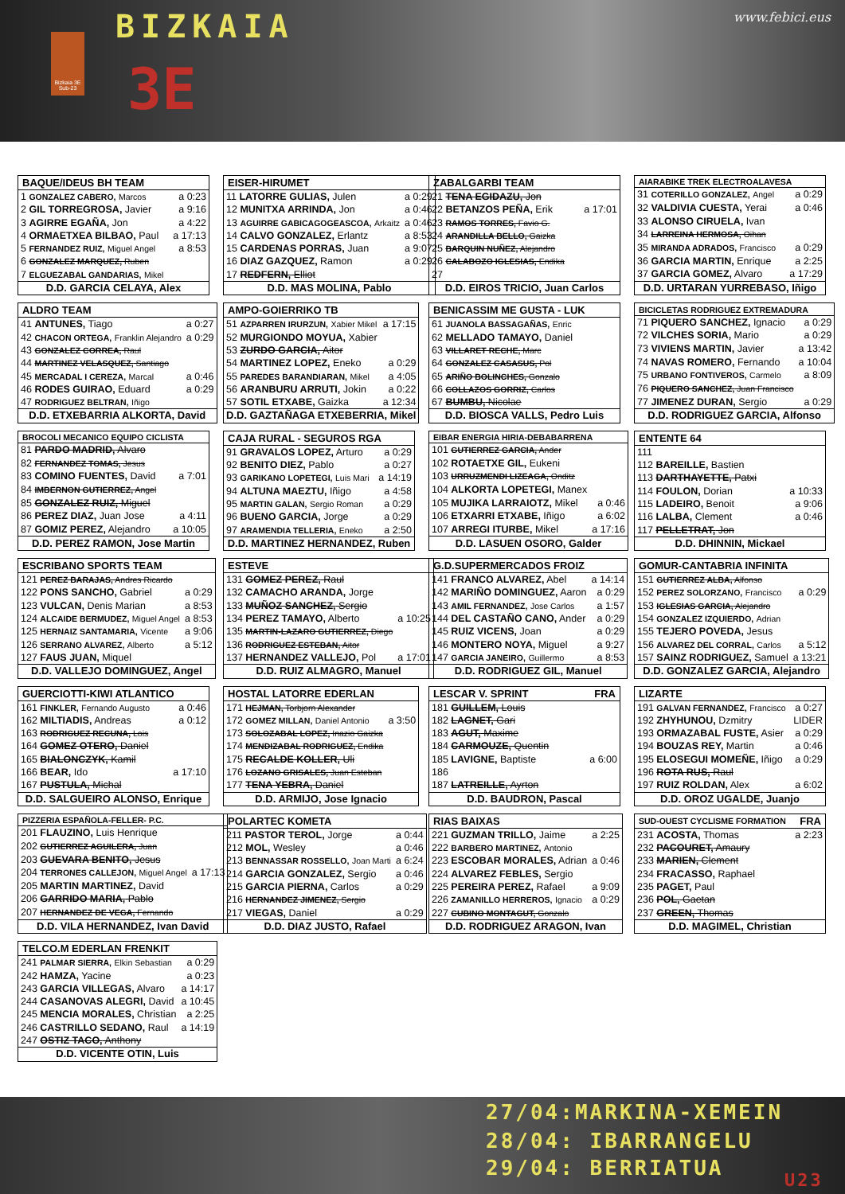Bizkaia 3E Sub-23
BIZKAIA
3E
www.febici.eus
| BAQUE/IDEUS BH TEAM | |
| --- | --- |
| 1 GONZALEZ CABERO, Marcos | a 0:23 |
| 2 GIL TORREGROSA, Javier | a 9:16 |
| 3 AGIRRE EGAÑA, Jon | a 4:22 |
| 4 ORMAETXEA BILBAO, Paul | a 17:13 |
| 5 FERNANDEZ RUIZ, Miguel Angel | a 8:53 |
| 6 GONZALEZ MARQUEZ, Ruben | |
| 7 ELGUEZABAL GANDARIAS, Mikel | |
| D.D. GARCIA CELAYA, Alex | |
| EISER-HIRUMET | |
| --- | --- |
| 11 LATORRE GULIAS, Julen | a 0:29 |
| 12 MUNITXA ARRINDA, Jon | a 0:46 |
| 13 AGUIRRE GABICAGOGEASCOA, Arkaitz | a 0:46 |
| 14 CALVO GONZALEZ, Erlantz | a 8:53 |
| 15 CARDENAS PORRAS, Juan | a 9:07 |
| 16 DIAZ GAZQUEZ, Ramon | a 0:29 |
| 17 REDFERN, Elliot | |
| D.D. MAS MOLINA, Pablo | |
| ZABALGARBI TEAM | |
| --- | --- |
| 21 TENA EGIDAZU, Jon | |
| 22 BETANZOS PEÑA, Erik | a 17:01 |
| 23 RAMOS TORRES, Favio G. | |
| 24 ARANDILLA BELLO, Gaizka | |
| 25 BARQUIN NUÑEZ, Alejandro | |
| 26 CALABOZO IGLESIAS, Endika | |
| 27 | |
| D.D. EIROS TRICIO, Juan Carlos | |
| AIARABIKE TREK ELECTROALAVESA | |
| --- | --- |
| 31 COTERILLO GONZALEZ, Angel | a 0:29 |
| 32 VALDIVIA CUESTA, Yerai | a 0:46 |
| 33 ALONSO CIRUELA, Ivan | |
| 34 LARREINA HERMOSA, Oihan | |
| 35 MIRANDA ADRADOS, Francisco | a 0:29 |
| 36 GARCIA MARTIN, Enrique | a 2:25 |
| 37 GARCIA GOMEZ, Alvaro | a 17:29 |
| D.D. URTARAN YURREBASO, Iñigo | |
| ALDRO TEAM | |
| --- | --- |
| 41 ANTUNES, Tiago | a 0:27 |
| 42 CHACON ORTEGA, Franklin Alejandro | a 0:29 |
| 43 GONZALEZ CORREA, Raul | |
| 44 MARTINEZ VELASQUEZ, Santiago | |
| 45 MERCADAL I CEREZA, Marcal | a 0:46 |
| 46 RODES GUIRAO, Eduard | a 0:29 |
| 47 RODRIGUEZ BELTRAN, Iñigo | |
| D.D. ETXEBARRIA ALKORTA, David | |
| AMPO-GOIERRIKO TB | |
| --- | --- |
| 51 AZPARREN IRURZUN, Xabier Mikel | a 17:15 |
| 52 MURGIONDO MOYUA, Xabier | |
| 53 ZURDO GARCIA, Aitor | |
| 54 MARTINEZ LOPEZ, Eneko | a 0:29 |
| 55 PAREDES BARANDIARAN, Mikel | a 4:05 |
| 56 ARANBURU ARRUTI, Jokin | a 0:22 |
| 57 SOTIL ETXABE, Gaizka | a 12:34 |
| D.D. GAZTAÑAGA ETXEBERRIA, Mikel | |
| BENICASSIM ME GUSTA - LUK | |
| --- | --- |
| 61 JUANOLA BASSAGAÑAS, Enric | |
| 62 MELLADO TAMAYO, Daniel | |
| 63 VILLARET RECHE, Marc | |
| 64 GONZALEZ CASASUS, Pol | |
| 65 ARIÑO BOLINCHES, Gonzalo | |
| 66 COLLAZOS GORRIZ, Carlos | |
| 67 BUMBU, Nicolae | |
| D.D. BIOSCA VALLS, Pedro Luis | |
| BICICLETAS RODRIGUEZ EXTREMADURA | |
| --- | --- |
| 71 PIQUERO SANCHEZ, Ignacio | a 0:29 |
| 72 VILCHES SORIA, Mario | a 0:29 |
| 73 VIVIENS MARTIN, Javier | a 13:42 |
| 74 NAVAS ROMERO, Fernando | a 10:04 |
| 75 URBANO FONTIVEROS, Carmelo | a 8:09 |
| 76 PIQUERO SANCHEZ, Juan Francisco | |
| 77 JIMENEZ DURAN, Sergio | a 0:29 |
| D.D. RODRIGUEZ GARCIA, Alfonso | |
| BROCOLI MECANICO EQUIPO CICLISTA | |
| --- | --- |
| 81 PARDO MADRID, Alvaro | |
| 82 FERNANDEZ TOMAS, Jesus | |
| 83 COMINO FUENTES, David | a 7:01 |
| 84 IMBERNON GUTIERREZ, Angel | |
| 85 GONZALEZ RUIZ, Miguel | |
| 86 PEREZ DIAZ, Juan Jose | a 4:11 |
| 87 GOMIZ PEREZ, Alejandro | a 10:05 |
| D.D. PEREZ RAMON, Jose Martin | |
| CAJA RURAL - SEGUROS RGA | |
| --- | --- |
| 91 GRAVALOS LOPEZ, Arturo | a 0:29 |
| 92 BENITO DIEZ, Pablo | a 0:27 |
| 93 GARIKANO LOPETEGI, Luis Mari | a 14:19 |
| 94 ALTUNA MAEZTU, Iñigo | a 4:58 |
| 95 MARTIN GALAN, Sergio Roman | a 0:29 |
| 96 BUENO GARCIA, Jorge | a 0:29 |
| 97 ARAMENDIA TELLERIA, Eneko | a 2:50 |
| D.D. MARTINEZ HERNANDEZ, Ruben | |
| EIBAR ENERGIA HIRIA-DEBABARRENA | |
| --- | --- |
| 101 GUTIERREZ GARCIA, Ander | |
| 102 ROTAETXE GIL, Eukeni | |
| 103 URRUZMENDI LIZEAGA, Onditz | |
| 104 ALKORTA LOPETEGI, Manex | |
| 105 MUJIKA LARRAIOTZ, Mikel | a 0:46 |
| 106 ETXARRI ETXABE, Iñigo | a 6:02 |
| 107 ARREGI ITURBE, Mikel | a 17:16 |
| D.D. LASUEN OSORO, Galder | |
| ENTENTE 64 | |
| --- | --- |
| 111 | |
| 112 BAREILLE, Bastien | |
| 113 DARTHAYETTE, Patxi | |
| 114 FOULON, Dorian | a 10:33 |
| 115 LADEIRO, Benoit | a 9:06 |
| 116 LALBA, Clement | a 0:46 |
| 117 PELLETRAT, Jon | |
| D.D. DHINNIN, Mickael | |
| ESCRIBANO SPORTS TEAM | |
| --- | --- |
| 121 PEREZ BARAJAS, Andres Ricardo | |
| 122 PONS SANCHO, Gabriel | a 0:29 |
| 123 VULCAN, Denis Marian | a 8:53 |
| 124 ALCAIDE BERMUDEZ, Miguel Angel | a 8:53 |
| 125 HERNAIZ SANTAMARIA, Vicente | a 9:06 |
| 126 SERRANO ALVAREZ, Alberto | a 5:12 |
| 127 FAUS JUAN, Miquel | |
| D.D. VALLEJO DOMINGUEZ, Angel | |
| ESTEVE | |
| --- | --- |
| 131 GOMEZ PEREZ, Raul | |
| 132 CAMACHO ARANDA, Jorge | |
| 133 MUÑOZ SANCHEZ, Sergio | |
| 134 PEREZ TAMAYO, Alberto | a 10:25 |
| 135 MARTIN-LAZARO GUTIERREZ, Diego | |
| 136 RODRIGUEZ ESTEBAN, Aitor | |
| 137 HERNANDEZ VALLEJO, Pol | a 17:01 |
| D.D. RUIZ ALMAGRO, Manuel | |
| G.D.SUPERMERCADOS FROIZ | |
| --- | --- |
| 141 FRANCO ALVAREZ, Abel | a 14:14 |
| 142 MARIÑO DOMINGUEZ, Aaron | a 0:29 |
| 143 AMIL FERNANDEZ, Jose Carlos | a 1:57 |
| 144 DEL CASTAÑO CANO, Ander | a 0:29 |
| 145 RUIZ VICENS, Joan | a 0:29 |
| 146 MONTERO NOYA, Miguel | a 9:27 |
| 147 GARCIA JANEIRO, Guillermo | a 8:53 |
| D.D. RODRIGUEZ GIL, Manuel | |
| GOMUR-CANTABRIA INFINITA | |
| --- | --- |
| 151 GUTIERREZ ALBA, Alfonso | |
| 152 PEREZ SOLORZANO, Francisco | a 0:29 |
| 153 IGLESIAS GARCIA, Alejandro | |
| 154 GONZALEZ IZQUIERDO, Adrian | |
| 155 TEJERO POVEDA, Jesus | |
| 156 ALVAREZ DEL CORRAL, Carlos | a 5:12 |
| 157 SAINZ RODRIGUEZ, Samuel | a 13:21 |
| D.D. GONZALEZ GARCIA, Alejandro | |
| GUERCIOTTI-KIWI ATLANTICO | |
| --- | --- |
| 161 FINKLER, Fernando Augusto | a 0:46 |
| 162 MILTIADIS, Andreas | a 0:12 |
| 163 RODRIGUEZ RECUNA, Lois | |
| 164 GOMEZ OTERO, Daniel | |
| 165 BIALONCZYK, Kamil | |
| 166 BEAR, Ido | a 17:10 |
| 167 PUSTULA, Michal | |
| D.D. SALGUEIRO ALONSO, Enrique | |
| HOSTAL LATORRE EDERLAN | |
| --- | --- |
| 171 HEJMAN, Torbjorn Alexander | |
| 172 GOMEZ MILLAN, Daniel Antonio | a 3:50 |
| 173 SOLOZABAL LOPEZ, Inazio Gaizka | |
| 174 MENDIZABAL RODRIGUEZ, Endika | |
| 175 RECALDE KOLLER, Uli | |
| 176 LOZANO GRISALES, Juan Esteban | |
| 177 TENA YEBRA, Daniel | |
| D.D. ARMIJO, Jose Ignacio | |
| LESCAR V. SPRINT | FRA |
| --- | --- |
| 181 GUILLEM, Louis | |
| 182 LAGNET, Gari | |
| 183 AGUT, Maxime | |
| 184 CARMOUZE, Quentin | |
| 185 LAVIGNE, Baptiste | a 6:00 |
| 186 | |
| 187 LATREILLE, Ayrton | |
| D.D. BAUDRON, Pascal | |
| LIZARTE | |
| --- | --- |
| 191 GALVAN FERNANDEZ, Francisco | a 0:27 |
| 192 ZHYHUNOU, Dzmitry | LIDER |
| 193 ORMAZABAL FUSTE, Asier | a 0:29 |
| 194 BOUZAS REY, Martin | a 0:46 |
| 195 ELOSEGUI MOMEÑE, Iñigo | a 0:29 |
| 196 ROTA RUS, Raul | |
| 197 RUIZ ROLDAN, Alex | a 6:02 |
| D.D. OROZ UGALDE, Juanjo | |
| PIZZERIA ESPAÑOLA-FELLER- P.C. | |
| --- | --- |
| 201 FLAUZINO, Luis Henrique | |
| 202 GUTIERREZ AGUILERA, Juan | |
| 203 GUEVARA BENITO, Jesus | |
| 204 TERRONES CALLEJON, Miguel Angel | a 17:13 |
| 205 MARTIN MARTINEZ, David | |
| 206 GARRIDO MARIA, Pablo | |
| 207 HERNANDEZ DE VEGA, Fernando | |
| D.D. VILA HERNANDEZ, Ivan David | |
| POLARTEC KOMETA | |
| --- | --- |
| 211 PASTOR TEROL, Jorge | a 0:44 |
| 212 MOL, Wesley | a 0:46 |
| 213 BENNASSAR ROSSELLO, Joan Marti | a 6:24 |
| 214 GARCIA GONZALEZ, Sergio | a 0:46 |
| 215 GARCIA PIERNA, Carlos | a 0:29 |
| 216 HERNANDEZ JIMENEZ, Sergio | |
| 217 VIEGAS, Daniel | a 0:29 |
| D.D. DIAZ JUSTO, Rafael | |
| RIAS BAIXAS | |
| --- | --- |
| 221 GUZMAN TRILLO, Jaime | a 2:25 |
| 222 BARBERO MARTINEZ, Antonio | |
| 223 ESCOBAR MORALES, Adrian | a 0:46 |
| 224 ALVAREZ FEBLES, Sergio | |
| 225 PEREIRA PEREZ, Rafael | a 9:09 |
| 226 ZAMANILLO HERREROS, Ignacio | a 0:29 |
| 227 CUBINO MONTAGUT, Gonzalo | |
| D.D. RODRIGUEZ ARAGON, Ivan | |
| SUD-OUEST CYCLISME FORMATION | FRA |
| --- | --- |
| 231 ACOSTA, Thomas | a 2:23 |
| 232 PACOURET, Amaury | |
| 233 MARIEN, Clement | |
| 234 FRACASSO, Raphael | |
| 235 PAGET, Paul | |
| 236 POL, Gaetan | |
| 237 GREEN, Thomas | |
| D.D. MAGIMEL, Christian | |
| TELCO.M EDERLAN FRENKIT | |
| --- | --- |
| 241 PALMAR SIERRA, Elkin Sebastian | a 0:29 |
| 242 HAMZA, Yacine | a 0:23 |
| 243 GARCIA VILLEGAS, Alvaro | a 14:17 |
| 244 CASANOVAS ALEGRI, David | a 10:45 |
| 245 MENCIA MORALES, Christian | a 2:25 |
| 246 CASTRILLO SEDANO, Raul | a 14:19 |
| 247 OSTIZ TACO, Anthony | |
| D.D. VICENTE OTIN, Luis | |
27/04:MARKINA-XEMEIN
28/04: IBARRANGELU
29/04: BERRIATUA U23